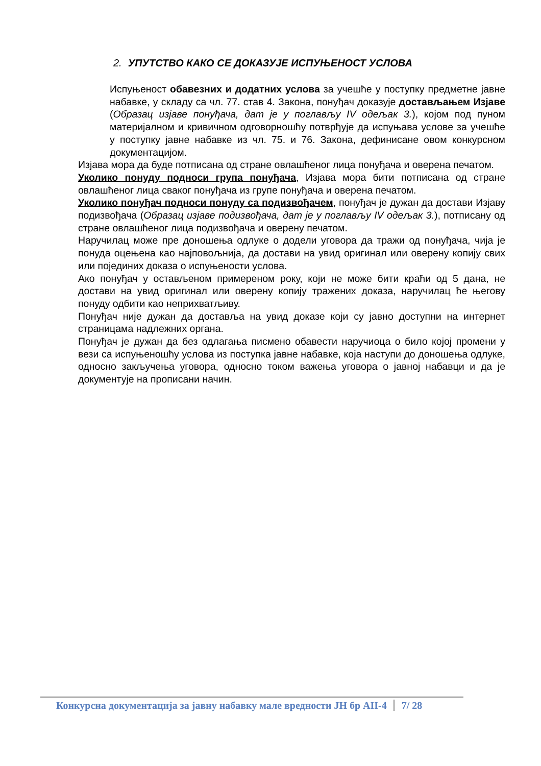2. УПУТСТВО КАКО СЕ ДОКАЗУЈЕ ИСПУЊЕНОСТ УСЛОВА
Испуњеност обавезних и додатних услова за учешће у поступку предметне јавне набавке, у складу са чл. 77. став 4. Закона, понуђач доказује достављањем Изјаве (Образац изјаве понуђача, дат је у поглављу IV одељак 3.), којом под пуном материјалном и кривичном одговорношћу потврђује да испуњава услове за учешће у поступку јавне набавке из чл. 75. и 76. Закона, дефинисане овом конкурсном документацијом.
Изјава мора да буде потписана од стране овлашћеног лица понуђача и оверена печатом.
Уколико понуду подноси група понуђача, Изјава мора бити потписана од стране овлашћеног лица сваког понуђача из групе понуђача и оверена печатом.
Уколико понуђач подноси понуду са подизвођачем, понуђач је дужан да достави Изјаву подизвођача (Образац изјаве подизвођача, дат је у поглављу IV одељак 3.), потписану од стране овлашћеног лица подизвођача и оверену печатом.
Наручилац може пре доношења одлуке о додели уговора да тражи од понуђача, чија је понуда оцењена као најповољнија, да достави на увид оригинал или оверену копију свих или појединих доказа о испуњености услова.
Ако понуђач у остављеном примереном року, који не може бити краћи од 5 дана, не достави на увид оригинал или оверену копију тражених доказа, наручилац ће његову понуду одбити као неприхватљиву.
Понуђач није дужан да доставља на увид доказе који су јавно доступни на интернет страницама надлежних органа.
Понуђач је дужан да без одлагања писмено обавести наручиоца о било којој промени у вези са испуњеношћу услова из поступка јавне набавке, која наступи до доношења одлуке, односно закључења уговора, односно током важења уговора о јавној набавци и да је документује на прописани начин.
Конкурсна документација за јавну набавку мале вредности ЈН бр АII-4 7/ 28